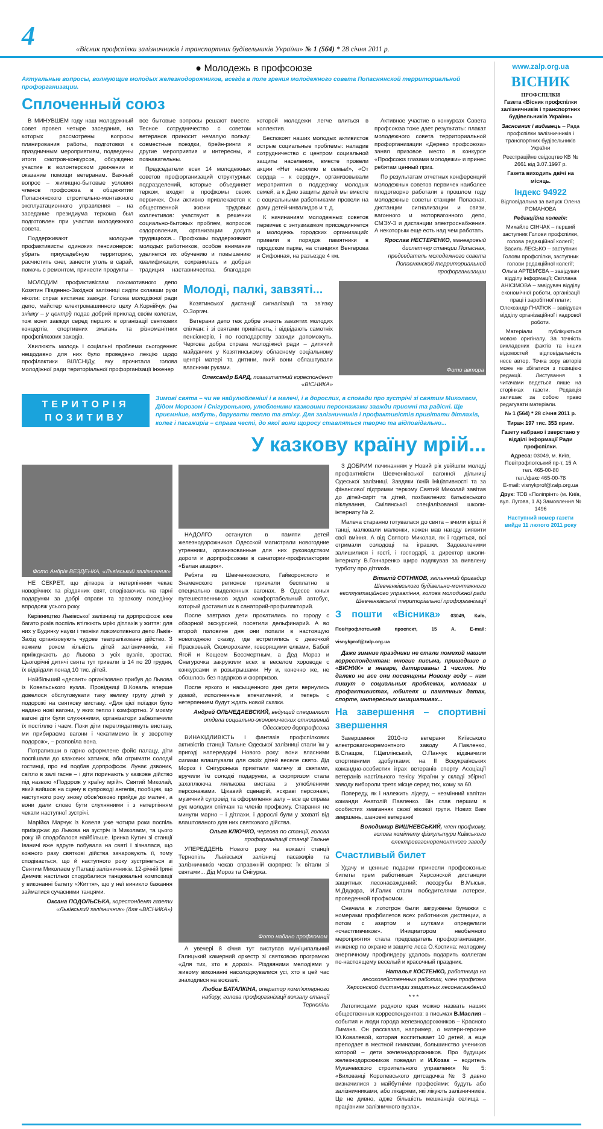4
«Вісник профспілки залізничників і транспортних будівельників України» № 1 (564) * 28 січня 2011 р.
● Молодежь в профсоюзе
Актуальные вопросы, волнующие молодых железнодорожников, всегда в поле зрения молодежного совета Попаснянской территориальной профорганизации.
Сплоченный союз
В МИНУВШЕМ году наш молодежный совет провел четыре заседания, на которых рассмотрены вопросы планирования работы, подготовки к праздничным мероприятиям, подведены итоги смотров-конкурсов, обсуждено участие в волонтерском движении и оказание помощи ветеранам. Важный вопрос – жилищно-бытовые условия членов профсоюза в общежитии Попаснянского строительно-монтажного эксплуатационного управления – на заседание президиума теркома был подготовлен при участии молодежного совета.
Поддерживают молодые профактивисты одиноких пенсионеров: убрать приусадебную территорию, расчистить снег, занести уголь в сарай, помочь с ремонтом, принести продукты – все бытовые вопросы решают вместе. Тесное сотрудничество с советом ветеранов приносит немалую пользу: совместные поездки, брейн-ринги и другие мероприятия и интересны, и познавательны.
Председатели всех 14 молодежных советов профорганизаций структурных подразделений, которые объединяет терком, входят в профкомы своих первичек. Они активно привлекаются к общественной жизни трудовых коллективов: участвуют в решении социально-бытовых проблем, вопросов оздоровления, организации досуга трудящихся... Профкомы поддерживают молодых работников, особое внимание уделяется их обучению и повышению квалификации, сохранилась и добрая традиция наставничества, благодаря которой молодежи легче влиться в коллектив.
Беспокоят наших молодых активистов острые социальные проблемы: наладив сотрудничество с центром социальной защиты населения, вместе провели акции «Нет насилию в семье!», «От сердца – к сердцу», организовывали мероприятия в поддержку молодых семей, а к Дню защиты детей мы вместе с социальными работниками провели на дому детей-инвалидов и т. д.
К начинаниям молодежных советов первичек с энтузиазмом присоединяется и молодежь городских организаций: привели в порядок памятники в городском парке, на станциях Венгерова и Сифонная, на разъезде 4 км.
Активное участие в конкурсах Совета профсоюза тоже дает результаты: плакат молодежного совета территориальной профорганизации «Дерево профсоюза» занял призовое место в конкурсе «Профсоюз глазами молодежи» и принес ребятам ценный приз.
По результатам отчетных конференций молодежных советов первичек наиболее плодотворно работали в прошлом году молодежные советы станции Попасная, дистанции сигнализации и связи, вагонного и моторвагонного депо, СМЭУ-3 и дистанции электроснабжения. А некоторым еще есть над чем работать.
Ярослав НЕСТЕРЕНКО, маневровый диспетчер станции Попасная, председатель молодежного совета Попаснянской территориальной профорганизации
МОЛОДИМ профактивістам локомотивного депо Козятин Південно-Західної залізниці сидіти склавши руки ніколи: справ вистачає завжди. Голова молодіжної ради депо, майстер електромашинного цеху А.Корнійчук (на знімку – у центрі) подає добрий приклад своїм колегам, тож вони завжди серед перших в організації святкових концертів, спортивних змагань та різноманітних профспілкових заходів.
Хвилюють молодь і соціальні проблеми сьогодення: нещодавно для них було проведено лекцію щодо профілактики ВІЛ/СНІДу, яку прочитала голова молодіжної ради територіальної профорганізації інженер
Молоді, палкі, завзяті...
Козятинської дистанції сигналізації та зв'язку О.Зоргач.
Ветерани депо теж добре знають завзятих молодих спілчан: і зі святами привітають, і відвідають самотніх пенсіонерів, і по господарству завжди допоможуть. Чергова добра справа молодіжної ради – дитячий майданчик у Козятинському обласному соціальному центрі матері та дитини, який вони облаштували власними руками.
Олександр БАРД, позаштатний кореспондент «ВІСНИКА»
Фото автора
ТЕРИТОРІЯ ПОЗИТИВУ
Зимові свята – чи не найулюбленіші і в малечі, і в дорослих, а спогади про зустрічі зі святим Миколаєм, Дідом Морозом і Снігуронькою, улюбленими казковими персонажами завжди приємні та радісні. Ще приємніше, мабуть, дарувати тепло та втіху. Для залізничників і профактивістів привітати дітлахів, колег і пасажирів – справа честі, до якої вони щоросу ставляться творчо та відповідально...
У казкову країну мрій...
Фото Андрія ВЕЗДЕНКА, «Львівський залізничник»
НЕ СЕКРЕТ, що дітвора із нетерпінням чекає новорічних та різдвяних свят, сподіваючись на гарні подарунки за добрі справи та зразкову поведінку впродовж усього року.
Керівництво Львівської залізниці та дорпрофсож вже багато років поспіль втілюють мрію дітлахів у життя: для них у Будинку науки і техніки локомотивного депо Львів-Захід організовують чудове театралізоване дійство. З кожним роком кількість дітей залізничників, які приїжджають до Львова з усіх вузлів, зростає. Цьогорічні дитячі свята тут тривали із 14 по 20 грудня, їх відвідали понад 10 тис. дітей.
Найбільший «десант» організовано прибув до Львова із Ковельського вузла. Провідниці В.Коваль вперше довелося обслуговувати таку велику групу дітей у подорожі на святкову виставу. «Для цієї поїздки було надано нові вагони, у яких тепло і комфортно. У моєму вагоні діти були слухняними, організатори забезпечили їх постіллю і чаєм. Поки діти переглядатимуть виставу, ми прибираємо вагони і чекатимемо їх у зворотну подорож», – розповіла вона.
Потрапивши в гарно оформлене фойє палацу, діти поспішали до казкових хатинок, аби отримати солодкі гостинці, про які подбав дорпрофсож. Лунає дзвоник, світло в залі гасне – і діти поринають у казкове дійство під назвою «Подорож у країну мрій». Святий Миколай, який вийшов на сцену в супроводі ангелів, пообіцяв, що наступного року знову обов'язково прийде до малечі, а вони дали слово бути слухняними і з нетерпінням чекати наступної зустрічі.
Марійка Марчук із Ковеля уже чотири роки поспіль приїжджає до Львова на зустріч із Миколаєм, та цього року їй сподобалося найбільше. Іринка Кутич зі станції Іваничі вже вдруге побувала на святі і зізналася, що кожного разу святкові дійства зачаровують її, тому сподівається, що й наступного року зустрінеться зі Святим Миколаєм у Палаці залізничників. 12-річній Ірині Демчик настільки сподобалися танцювальні композиції у виконанні балету «Життя», що у неї виникло бажання займатися сучасними танцями.
Оксана ПОДОЛЬСЬКА, кореспондент газети «Львівський залізничник» (для «ВІСНИКА»)
НАДОЛГО останутся в памяти детей железнодорожников Одесской магистрали новогодние утренники, организованные для них руководством дороги и дорпрофсожем в санатории-профилактории «Белая акация».
Ребята из Шевченковского, Гайворонского и Знаменского регионов приехали бесплатно в специально выделенных вагонах. В Одессе юных путешественников ждал комфортабельный автобус, который доставил их в санаторий-профилакторий.
После завтрака дети прокатились по городу с обзорной экскурсией, посетили дельфинарий. А во второй половине дня они попали в настоящую новогоднюю сказку, где встретились с девочкой Прасковьей, Скоморохами, говорящими елками, Бабой Ягой и Кощеем Бессмертным, а Дед Мороз и Снегурочка закружили всех в веселом хороводе с конкурсами и розыгрышами. Ну и, конечно же, не обошлось без подарков и сюрпризов.
После яркого и насыщенного дня дети вернулись домой, исполненные впечатлений, и теперь с нетерпением будут ждать новой сказки.
Андрей ОЛЬЧЕДАЕВСКИЙ, ведущий специалист отдела социально-экономических отношений Одесского дорпрофсожа
ВИНАХІДЛИВІСТЬ і фантазія профспілкових активістів станції Тальне Одеської залізниці стали їм у пригоді напередодні Нового року: вони власними силами влаштували для своїх дітей веселе свято. Дід Мороз і Снігуронька привітали малечу зі святами, вручили їм солодкі подарунки, а сюрпризом стала захоплююча лялькова вистава з улюбленими персонажами. Цікавий сценарій, яскраві персонажі, музичний супровід та оформлення залу – все це справа рук молодих спілчан та членів профкому. Старання не минули марно – і дітлахи, і дорослі були у захваті від влаштованого для них святкового дійства.
Ольга КЛЮЧКО, чергова по станції, голова профорганізації станції Тальне
УПЕРЕДДЕНЬ Нового року на вокзалі станції Тернопіль Львівської залізниці пасажирів та залізничників чекав справжній сюрприз: їх вітали зі святами... Дід Мороз та Снігурка.
Фото надано профкомом
А увечері 8 січня тут виступав муніципальний Галицький камерний оркестр зі святковою програмою «Для тих, хто в дорозі». Різдвяними мелодіями у живому виконанні насолоджувалися усі, хто в цей час знаходився на вокзалі.
Любов БАТАЛКІНА, оператор комп'ютерного набору, голова профорганізації вокзалу станції Тернопіль
З ДОБРИМ починанням у Новий рік увійшли молоді профактивісти Шевченківської вагонної дільниці Одеської залізниці. Завдяки їхній ініціативності та за фінансової підтримки теркому Святий Миколай завітав до дітей-сиріт та дітей, позбавлених батьківського піклування, Смілянської спеціалізованої школи-інтернату № 2.
Малеча старанно готувалася до свята – вчили вірші й танці, малювали малюнки, кожен мав нагоду виявити свої вміння. А від Святого Миколая, як і годиться, всі отримали солодощі та іграшки. Задоволеними залишилися і гості, і господарі, а директор школи-інтернату В.Гончаренко щиро подякував за виявлену турботу про дітлахів.
Віталій СОТНІКОВ, звільнений бригадир Шевченківського будівельно-монтажного експлуатаційного управління, голова молодіжної ради Шевченківської територіальної профорганізації
З пошти «Вісника» 03049, Київ, Повітрофлотський проспект, 15 А. E-mail: visnykprof@zalp.org.ua
Даже зимние праздники не стали помехой нашим корреспондентам: многие письма, пришедшие в «ВІСНИК» в январе, датированы 1 числом. Но далеко не все они посвящены Новому году – нам пишут о социальных проблемах, коллегах и профактивистах, юбилеях и памятных датах, спорте, интересных инициативах...
На завершення – спортивні звершення
Завершення 2010-го ветерани Київського електровагоноремонтного заводу А.Павленко, В.Слащов, Г.Цеплінський, О.Панчук відзначили спортивними здобутками: на II Всеукраїнських командно-особистих іграх ветеранів спорту Асоціації ветеранів настільного тенісу України у складі збірної заводу вибороли третє місце серед тих, кому за 60.
Попереду, як і належить лідеру, – незмінний капітан команди Анатолій Павленко. Він став першим в особистих змаганнях своєї вікової групи. Нових Вам звершень, шановні ветерани!
Володимир ВИШНЕВСЬКИЙ, член профкому, голова комітету фізкультури Київського електровагоноремонтного заводу
Счастливый билет
Удачу и ценные подарки принесли профсоюзные билеты трем работникам Херсонской дистанции защитных лесонасаждений: лесорубы В.Мысык, М.Дядюра, И.Галик стали победителями лотереи, проведенной профкомом.
Сначала в лототрон были загружены бумажки с номерами профбилетов всех работников дистанции, а потом с азартом и шутками определили «счастливчиков». Инициатором необычного мероприятия стала председатель профорганизации, инженер по охране и защите леса О.Костина: молодому энергичному профлидеру удалось подарить коллегам по-настоящему веселый и красочный праздник.
Наталья КОСТЕНКО, работница на лесохозяйственных работах, член профкома Херсонской дистанции защитных лесонасаждений
* * *
Летописцами родного края можно назвать наших общественных корреспондентов: в письмах В.Маслия – события и люди города железнодорожников – Красного Лимана. Он рассказал, например, о матери-героине Ю.Ковалевой, которая воспитывает 10 детей, а еще преподает в местной гимназии, большинство учеников которой – дети железнодорожников. Про будущих железнодорожников поведал и И.Козак – водитель Мукачевского строительного управления № 5: «Вихованці Королевського дитсадочка № 3 давно визначилися з майбутніми професіями: будуть або залізничниками, або лікарями, які лікують залізничників. Це не дивно, адже більшість мешканців селища – працівники залізничного вузла».
www.zalp.org.ua
ВІСНИК
ПРОФСПІЛКИ
Газета «Вісник профспілки залізничників і транспортних будівельників України»
Засновник і видавець – Рада профспілки залізничників і транспортних будівельників України
Реєстраційне свідоцтво КВ № 2661 від 3.07.1997 р.
Газета виходить двічі на місяць.
Індекс 94922
Відповідальна за випуск Олена РОМАНОВА
Редакційна колегія:
Михайло СІНЧАК – перший заступник Голови профспілки, голова редакційної колегії; Василь ЛЕСЬКО – заступник Голови профспілки, заступник голови редакційної колегії; Ольга АРТЕМ'ЄВА – завідувач відділу інформації; Світлана АНІСІМОВА – завідувач відділу економічної роботи, організації праці і заробітної плати; Олександр ГНАТЮК – завідувач відділу організаційної і кадрової роботи.
Матеріали публікуються мовою оригіналу. За точність викладених фактів та інших відомостей відповідальність несе автор. Точка зору авторів може не збігатися з позицією редакції. Листування з читачами ведеться лише на сторінках газети. Редакція залишає за собою право редагувати матеріали.
№ 1 (564) * 28 січня 2011 р.
Тираж 197 тис. 353 прим.
Газету набрано і зверстано у відділі інформації Ради профспілки.
Адреса: 03049, м. Київ, Повітрофлотський пр-т, 15 А
тел. 465-00-80
тел./факс 465-00-78
E-mail: visnykprof@zalp.org.ua
Друк: ТОВ «Поліпрінт» (м. Київ, вул. Лугова, 1 А) Замовлення № 1496
Наступний номер газети вийде 11 лютого 2011 року